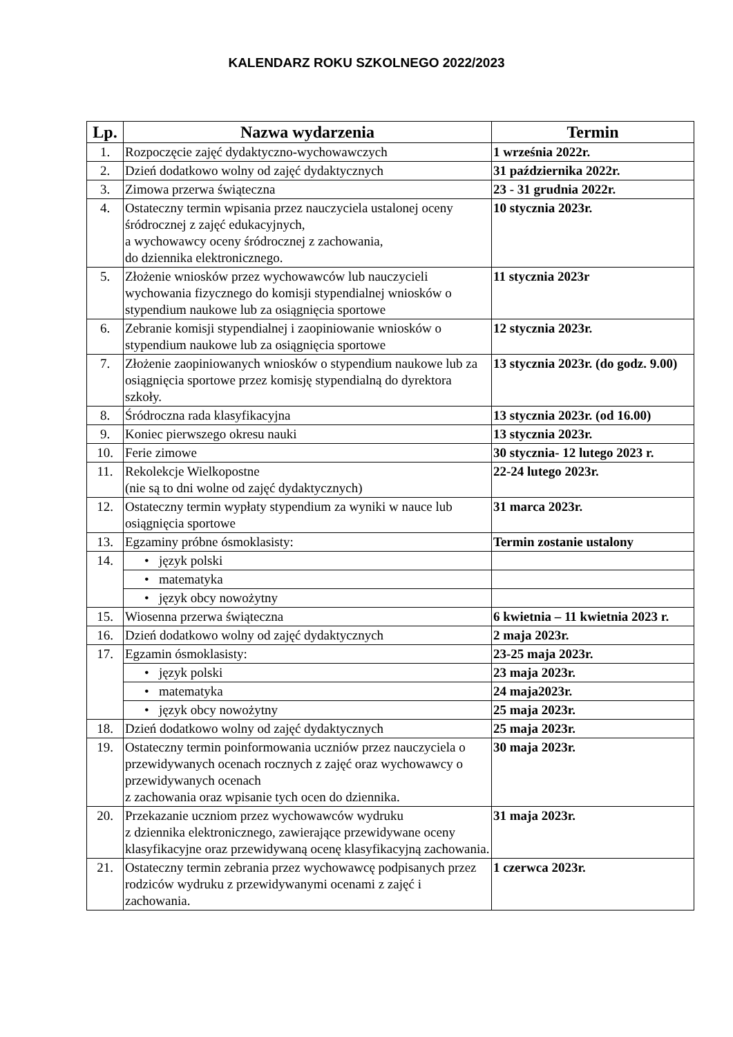KALENDARZ ROKU SZKOLNEGO 2022/2023
| Lp. | Nazwa wydarzenia | Termin |
| --- | --- | --- |
| 1. | Rozpoczęcie zajęć dydaktyczno-wychowawczych | 1 września 2022r. |
| 2. | Dzień dodatkowo wolny od zajęć dydaktycznych | 31 października 2022r. |
| 3. | Zimowa przerwa świąteczna | 23 - 31 grudnia 2022r. |
| 4. | Ostateczny termin wpisania przez nauczyciela ustalonej oceny śródrocznej z zajęć edukacyjnych, a wychowawcy oceny śródrocznej z zachowania, do dziennika elektronicznego. | 10 stycznia 2023r. |
| 5. | Złożenie wniosków przez wychowawców lub nauczycieli wychowania fizycznego do komisji stypendialnej wniosków o stypendium naukowe lub za osiągnięcia sportowe | 11 stycznia 2023r |
| 6. | Zebranie komisji stypendialnej i zaopiniowanie wniosków o stypendium naukowe lub za osiągnięcia sportowe | 12 stycznia 2023r. |
| 7. | Złożenie zaopiniowanych wniosków o stypendium naukowe lub za osiągnięcia sportowe przez komisję stypendialną do dyrektora szkoły. | 13 stycznia 2023r. (do godz. 9.00) |
| 8. | Śródroczna rada klasyfikacyjna | 13 stycznia 2023r. (od 16.00) |
| 9. | Koniec pierwszego okresu nauki | 13 stycznia 2023r. |
| 10. | Ferie zimowe | 30 stycznia- 12 lutego 2023 r. |
| 11. | Rekolekcje Wielkopostne (nie są to dni wolne od zajęć dydaktycznych) | 22-24 lutego 2023r. |
| 12. | Ostateczny termin wypłaty stypendium za wyniki w nauce lub osiągnięcia sportowe | 31 marca 2023r. |
| 13. | Egzaminy próbne ósmoklasisty: | Termin zostanie ustalony |
| 14. | • język polski | |
| | • matematyka | |
| | • język obcy nowożytny | |
| 15. | Wiosenna przerwa świąteczna | 6 kwietnia – 11 kwietnia 2023 r. |
| 16. | Dzień dodatkowo wolny od zajęć dydaktycznych | 2 maja 2023r. |
| 17. | Egzamin ósmoklasisty: | 23-25 maja 2023r. |
| | • język polski | 23 maja 2023r. |
| | • matematyka | 24 maja2023r. |
| | • język obcy nowożytny | 25 maja 2023r. |
| 18. | Dzień dodatkowo wolny od zajęć dydaktycznych | 25 maja 2023r. |
| 19. | Ostateczny termin poinformowania uczniów przez nauczyciela o przewidywanych ocenach rocznych z zajęć oraz wychowawcy o przewidywanych ocenach z zachowania oraz wpisanie tych ocen do dziennika. | 30 maja 2023r. |
| 20. | Przekazanie uczniom przez wychowawców wydruku z dziennika elektronicznego, zawierające przewidywane oceny klasyfikacyjne oraz przewidywaną ocenę klasyfikacyjną zachowania. | 31 maja 2023r. |
| 21. | Ostateczny termin zebrania przez wychowawcę podpisanych przez rodziców wydruku z przewidywanymi ocenami z zajęć i zachowania. | 1 czerwca 2023r. |